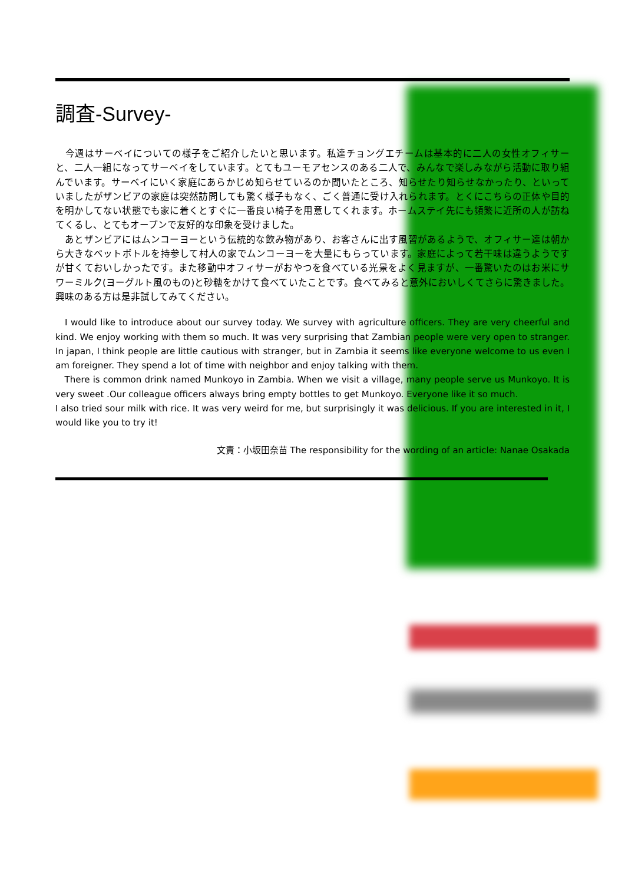調査-Survey-
　今週はサーベイについての様子をご紹介したいと思います。私達チョングエチームは基本的に二人の女性オフィサーと、二人一組になってサーベイをしています。とてもユーモアセンスのある二人で、みんなで楽しみながら活動に取り組んでいます。サーベイにいく家庭にあらかじめ知らせているのか聞いたところ、知らせたり知らせなかったり、といっていましたがザンビアの家庭は突然訪問しても驚く様子もなく、ごく普通に受け入れられます。とくにこちらの正体や目的を明かしてない状態でも家に着くとすぐに一番良い椅子を用意してくれます。ホームステイ先にも頻繁に近所の人が訪ねてくるし、とてもオープンで友好的な印象を受けました。
　あとザンビアにはムンコーヨーという伝統的な飲み物があり、お客さんに出す風習があるようで、オフィサー達は朝から大きなペットボトルを持参して村人の家でムンコーヨーを大量にもらっています。家庭によって若干味は違うようですが甘くておいしかったです。また移動中オフィサーがおやつを食べている光景をよく見ますが、一番驚いたのはお米にサワーミルク(ヨーグルト風のもの)と砂糖をかけて食べていたことです。食べてみると意外においしくてさらに驚きました。興味のある方は是非試してみてください。
　I would like to introduce about our survey today. We survey with agriculture officers. They are very cheerful and kind. We enjoy working with them so much. It was very surprising that Zambian people were very open to stranger. In japan, I think people are little cautious with stranger, but in Zambia it seems like everyone welcome to us even I am foreigner. They spend a lot of time with neighbor and enjoy talking with them.
　There is common drink named Munkoyo in Zambia. When we visit a village, many people serve us Munkoyo. It is very sweet .Our colleague officers always bring empty bottles to get Munkoyo. Everyone like it so much.
I also tried sour milk with rice. It was very weird for me, but surprisingly it was delicious. If you are interested in it, I would like you to try it!
文責：小坂田奈苗 The responsibility for the wording of an article: Nanae Osakada